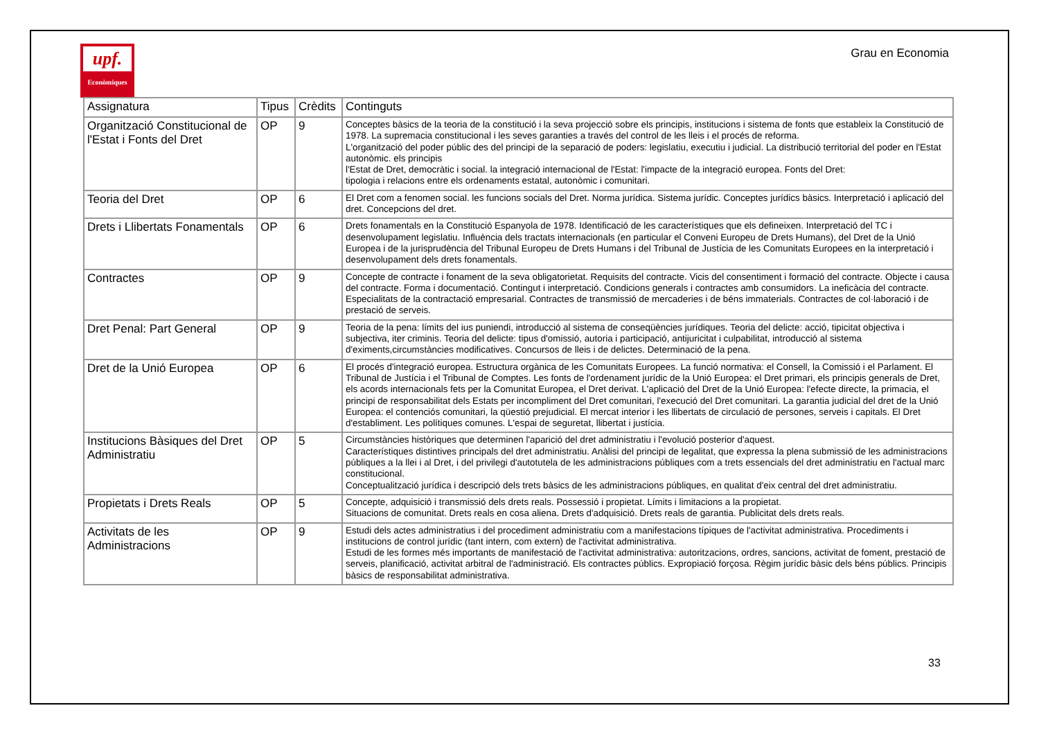upf.
Econòmiques
Grau en Economia
| Assignatura | Tipus | Crèdits | Continguts |
| --- | --- | --- | --- |
| Organització Constitucional de l'Estat i Fonts del Dret | OP | 9 | Conceptes bàsics de la teoria de la constitució i la seva projecció sobre els principis, institucions i sistema de fonts que estableix la Constitució de 1978. La supremacia constitucional i les seves garanties a través del control de les lleis i el procés de reforma. L'organització del poder públic des del principi de la separació de poders: legislatiu, executiu i judicial. La distribució territorial del poder en l'Estat autonòmic. els principis l'Estat de Dret, democràtic i social. la integració internacional de l'Estat: l'impacte de la integració europea. Fonts del Dret: tipologia i relacions entre els ordenaments estatal, autonòmic i comunitari. |
| Teoria del Dret | OP | 6 | El Dret com a fenomen social. les funcions socials del Dret. Norma jurídica. Sistema jurídic. Conceptes jurídics bàsics. Interpretació i aplicació del dret. Concepcions del dret. |
| Drets i Llibertats Fonamentals | OP | 6 | Drets fonamentals en la Constitució Espanyola de 1978. Identificació de les característiques que els defineixen. Interpretació del TC i desenvolupament legislatiu. Influència dels tractats internacionals (en particular el Conveni Europeu de Drets Humans), del Dret de la Unió Europea i de la jurisprudència del Tribunal Europeu de Drets Humans i del Tribunal de Justícia de les Comunitats Europees en la interpretació i desenvolupament dels drets fonamentals. |
| Contractes | OP | 9 | Concepte de contracte i fonament de la seva obligatorietat. Requisits del contracte. Vicis del consentiment i formació del contracte. Objecte i causa del contracte. Forma i documentació. Contingut i interpretació. Condicions generals i contractes amb consumidors. La ineficàcia del contracte. Especialitats de la contractació empresarial. Contractes de transmissió de mercaderies i de béns immaterials. Contractes de col·laboració i de prestació de serveis. |
| Dret Penal: Part General | OP | 9 | Teoria de la pena: límits del ius puniendi, introducció al sistema de conseqüències jurídiques. Teoria del delicte: acció, tipicitat objectiva i subjectiva, iter criminis. Teoria del delicte: tipus d'omissió, autoria i participació, antijuricitat i culpabilitat, introducció al sistema d'eximents,circumstàncies modificatives. Concursos de lleis i de delictes. Determinació de la pena. |
| Dret de la Unió Europea | OP | 6 | El procés d'integració europea. Estructura orgànica de les Comunitats Europees. La funció normativa: el Consell, la Comissió i el Parlament. El Tribunal de Justícia i el Tribunal de Comptes. Les fonts de l'ordenament jurídic de la Unió Europea: el Dret primari, els principis generals de Dret, els acords internacionals fets per la Comunitat Europea, el Dret derivat. L'aplicació del Dret de la Unió Europea: l'efecte directe, la primacia, el principi de responsabilitat dels Estats per incompliment del Dret comunitari, l'execució del Dret comunitari. La garantia judicial del dret de la Unió Europea: el contenciós comunitari, la qüestió prejudicial. El mercat interior i les llibertats de circulació de persones, serveis i capitals. El Dret d'establiment. Les polítiques comunes. L'espai de seguretat, llibertat i justícia. |
| Institucions Bàsiques del Dret Administratiu | OP | 5 | Circumstàncies històriques que determinen l'aparició del dret administratiu i l'evolució posterior d'aquest. Característiques distintives principals del dret administratiu. Anàlisi del principi de legalitat, que expressa la plena submissió de les administracions públiques a la llei i al Dret, i del privilegi d'autotutela de les administracions públiques com a trets essencials del dret administratiu en l'actual marc constitucional. Conceptualització jurídica i descripció dels trets bàsics de les administracions públiques, en qualitat d'eix central del dret administratiu. |
| Propietats i Drets Reals | OP | 5 | Concepte, adquisició i transmissió dels drets reals. Possessió i propietat. Límits i limitacions a la propietat. Situacions de comunitat. Drets reals en cosa aliena. Drets d'adquisició. Drets reals de garantia. Publicitat dels drets reals. |
| Activitats de les Administracions | OP | 9 | Estudi dels actes administratius i del procediment administratiu com a manifestacions típiques de l'activitat administrativa. Procediments i institucions de control jurídic (tant intern, com extern) de l'activitat administrativa. Estudi de les formes més importants de manifestació de l'activitat administrativa: autoritzacions, ordres, sancions, activitat de foment, prestació de serveis, planificació, activitat arbitral de l'administració. Els contractes públics. Expropiació forçosa. Règim jurídic bàsic dels béns públics. Principis bàsics de responsabilitat administrativa. |
33